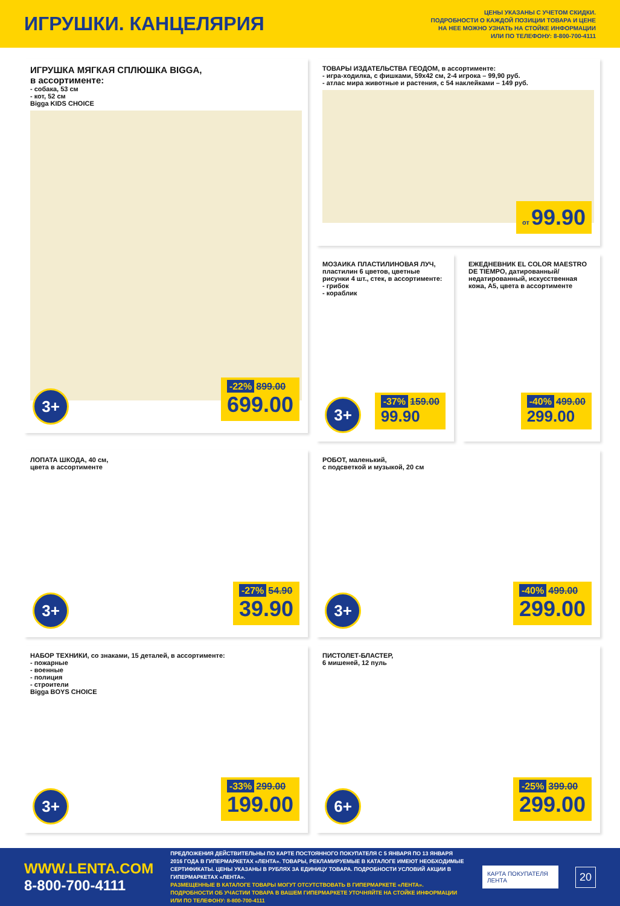ИГРУШКИ. КАНЦЕЛЯРИЯ
ЦЕНЫ УКАЗАНЫ С УЧЕТОМ СКИДКИ.
ПОДРОБНОСТИ О КАЖДОЙ ПОЗИЦИИ ТОВАРА И ЦЕНЕ
НА НЕЕ МОЖНО УЗНАТЬ НА СТОЙКЕ ИНФОРМАЦИИ
ИЛИ ПО ТЕЛЕФОНУ: 8-800-700-4111
ИГРУШКА МЯГКАЯ СПЛЮШКА BIGGA,
в ассортименте:
- собака, 53 см
- кот, 52 см
Bigga KIDS CHOICE
3+ -22% 899.00
699.00
ТОВАРЫ ИЗДАТЕЛЬСТВА ГЕОДОМ, в ассортименте:
- игра-ходилка, с фишками, 59x42 см, 2-4 игрока – 99,90 руб.
- атлас мира животные и растения, с 54 наклейками – 149 руб.
от 99.90
МОЗАИКА ПЛАСТИЛИНОВАЯ ЛУЧ, пластилин 6 цветов, цветные рисунки 4 шт., стек, в ассортименте:
- грибок
- кораблик
3+ -37% 159.00
99.90
ЕЖЕДНЕВНИК EL COLOR MAESTRO DE TIEMPO, датированный/недатированный, искусственная кожа, A5, цвета в ассортименте
-40% 499.00
299.00
ЛОПАТА ШКОДА, 40 см,
цвета в ассортименте
3+ -27% 54.90
39.90
РОБОТ, маленький,
с подсветкой и музыкой, 20 см
3+ -40% 499.00
299.00
НАБОР ТЕХНИКИ, со знаками, 15 деталей, в ассортименте:
- пожарные
- военные
- полиция
- строители
Bigga BOYS CHOICE
3+ -33% 299.00
199.00
ПИСТОЛЕТ-БЛАСТЕР,
6 мишеней, 12 пуль
6+ -25% 399.00
299.00
WWW.LENTA.COM
8-800-700-4111
ПРЕДЛОЖЕНИЯ ДЕЙСТВИТЕЛЬНЫ ПО КАРТЕ ПОСТОЯННОГО ПОКУПАТЕЛЯ С 5 ЯНВАРЯ ПО 13 ЯНВАРЯ 2016 ГОДА В ГИПЕРМАРКЕТАХ «ЛЕНТА». ТОВАРЫ, РЕКЛАМИРУЕМЫЕ В КАТАЛОГЕ ИМЕЮТ НЕОБХОДИМЫЕ СЕРТИФИКАТЫ. ЦЕНЫ УКАЗАНЫ В РУБЛЯХ ЗА ЕДИНИЦУ ТОВАРА. ПОДРОБНОСТИ УСЛОВИЙ АКЦИИ В ГИПЕРМАРКЕТАХ «ЛЕНТА».
РАЗМЕЩЕННЫЕ В КАТАЛОГЕ ТОВАРЫ МОГУТ ОТСУТСТВОВАТЬ В ГИПЕРМАРКЕТЕ «ЛЕНТА». ПОДРОБНОСТИ ОБ УЧАСТИИ ТОВАРА В ВАШЕМ ГИПЕРМАРКЕТЕ УТОЧНЯЙТЕ НА СТОЙКЕ ИНФОРМАЦИИ ИЛИ ПО ТЕЛЕФОНУ: 8-800-700-4111
КАРТА ПОКУПАТЕЛЯ ЛЕНТА
20